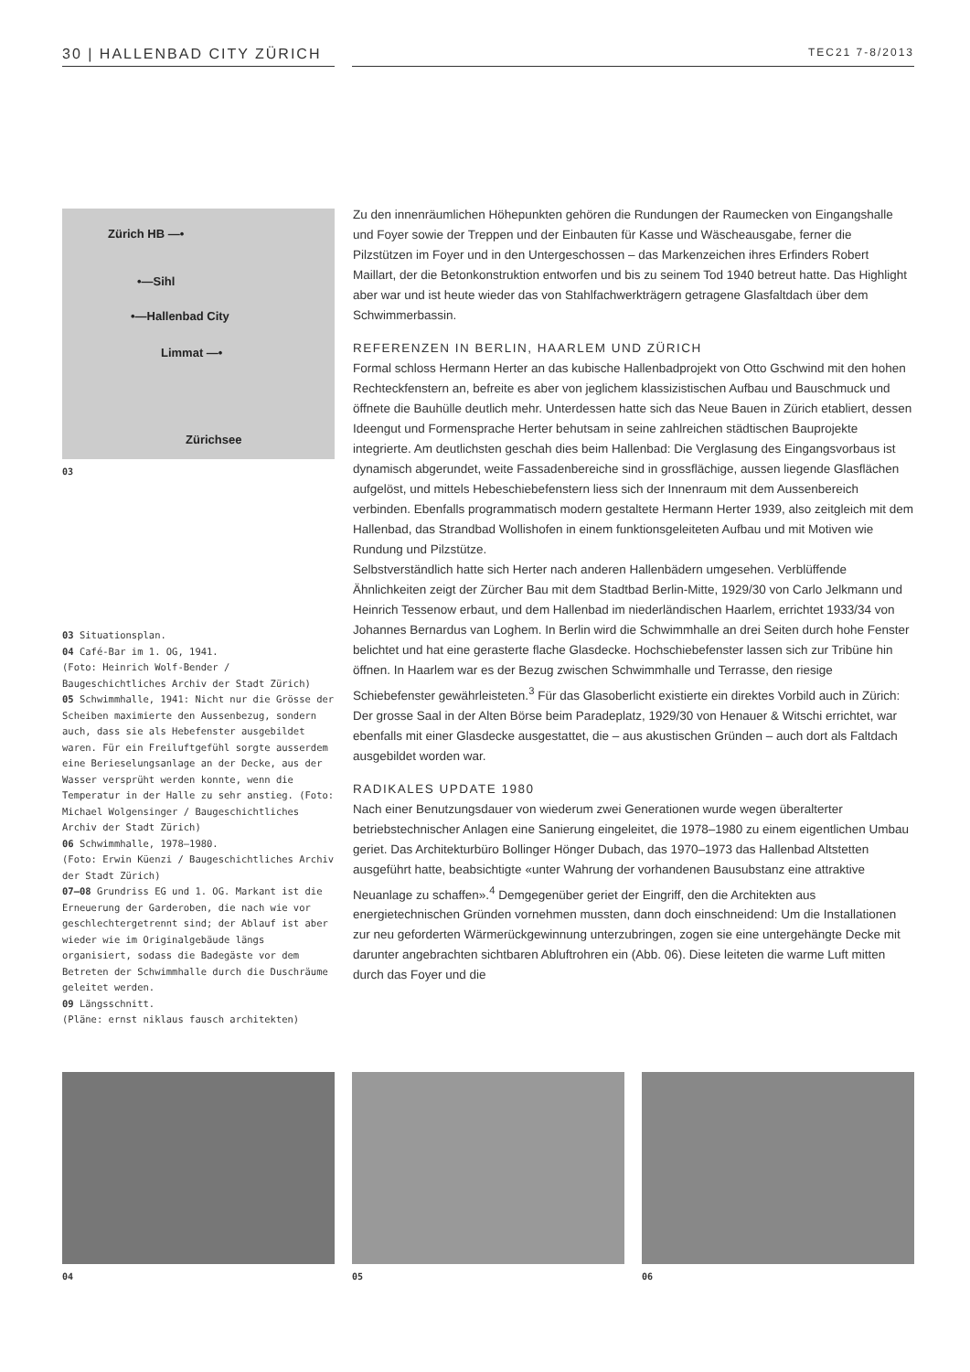30 | HALLENBAD CITY ZÜRICH TEC21 7-8/2013
Zürich HB —•
•—Sihl
•—Hallenbad City
Limmat —•
Zürichsee
03
03 Situationsplan.
04 Café-Bar im 1. OG, 1941.
(Foto: Heinrich Wolf-Bender / Baugeschichtliches Archiv der Stadt Zürich)
05 Schwimmhalle, 1941: Nicht nur die Grösse der Scheiben maximierte den Aussenbezug, sondern auch, dass sie als Hebefenster ausgebildet waren. Für ein Freiluftgefühl sorgte ausserdem eine Berieselungsanlage an der Decke, aus der Wasser versprüht werden konnte, wenn die Temperatur in der Halle zu sehr anstieg. (Foto: Michael Wolgensinger / Baugeschichtliches Archiv der Stadt Zürich)
06 Schwimmhalle, 1978–1980.
(Foto: Erwin Küenzi / Baugeschichtliches Archiv der Stadt Zürich)
07–08 Grundriss EG und 1. OG. Markant ist die Erneuerung der Garderoben, die nach wie vor geschlechtergetrennt sind; der Ablauf ist aber wieder wie im Originalgebäude längs organisiert, sodass die Badegäste vor dem Betreten der Schwimmhalle durch die Duschräume geleitet werden.
09 Längsschnitt.
(Pläne: ernst niklaus fausch architekten)
Zu den innenräumlichen Höhepunkten gehören die Rundungen der Raumecken von Eingangshalle und Foyer sowie der Treppen und der Einbauten für Kasse und Wäscheausgabe, ferner die Pilzstützen im Foyer und in den Untergeschossen – das Markenzeichen ihres Erfinders Robert Maillart, der die Betonkonstruktion entworfen und bis zu seinem Tod 1940 betreut hatte. Das Highlight aber war und ist heute wieder das von Stahlfachwerkträgern getragene Glasfaltdach über dem Schwimmerbassin.
REFERENZEN IN BERLIN, HAARLEM UND ZÜRICH
Formal schloss Hermann Herter an das kubische Hallenbadprojekt von Otto Gschwind mit den hohen Rechteckfenstern an, befreite es aber von jeglichem klassizistischen Aufbau und Bauschmuck und öffnete die Bauhülle deutlich mehr. Unterdessen hatte sich das Neue Bauen in Zürich etabliert, dessen Ideengut und Formensprache Herter behutsam in seine zahlreichen städtischen Bauprojekte integrierte. Am deutlichsten geschah dies beim Hallenbad: Die Verglasung des Eingangsvorbaus ist dynamisch abgerundet, weite Fassadenbereiche sind in grossflächige, aussen liegende Glasflächen aufgelöst, und mittels Hebeschiebefenstern liess sich der Innenraum mit dem Aussenbereich verbinden. Ebenfalls programmatisch modern gestaltete Hermann Herter 1939, also zeitgleich mit dem Hallenbad, das Strandbad Wollishofen in einem funktionsgeleiteten Aufbau und mit Motiven wie Rundung und Pilzstütze.
Selbstverständlich hatte sich Herter nach anderen Hallenbädern umgesehen. Verblüffende Ähnlichkeiten zeigt der Zürcher Bau mit dem Stadtbad Berlin-Mitte, 1929/30 von Carlo Jelkmann und Heinrich Tessenow erbaut, und dem Hallenbad im niederländischen Haarlem, errichtet 1933/34 von Johannes Bernardus van Loghem. In Berlin wird die Schwimmhalle an drei Seiten durch hohe Fenster belichtet und hat eine gerasterte flache Glasdecke. Hochschiebefenster lassen sich zur Tribüne hin öffnen. In Haarlem war es der Bezug zwischen Schwimmhalle und Terrasse, den riesige Schiebefenster gewährleisteten.<sup>3</sup> Für das Glasoberlicht existierte ein direktes Vorbild auch in Zürich: Der grosse Saal in der Alten Börse beim Paradeplatz, 1929/30 von Henauer & Witschi errichtet, war ebenfalls mit einer Glasdecke ausgestattet, die – aus akustischen Gründen – auch dort als Faltdach ausgebildet worden war.
RADIKALES UPDATE 1980
Nach einer Benutzungsdauer von wiederum zwei Generationen wurde wegen überalterter betriebstechnischer Anlagen eine Sanierung eingeleitet, die 1978–1980 zu einem eigentlichen Umbau geriet. Das Architekturbüro Bollinger Hönger Dubach, das 1970–1973 das Hallenbad Altstetten ausgeführt hatte, beabsichtigte «unter Wahrung der vorhandenen Bausubstanz eine attraktive Neuanlage zu schaffen».<sup>4</sup> Demgegenüber geriet der Eingriff, den die Architekten aus energietechnischen Gründen vornehmen mussten, dann doch einschneidend: Um die Installationen zur neu geforderten Wärmerückgewinnung unterzubringen, zogen sie eine untergehängte Decke mit darunter angebrachten sichtbaren Abluftrohren ein (Abb. 06). Diese leiteten die warme Luft mitten durch das Foyer und die
04 05 06